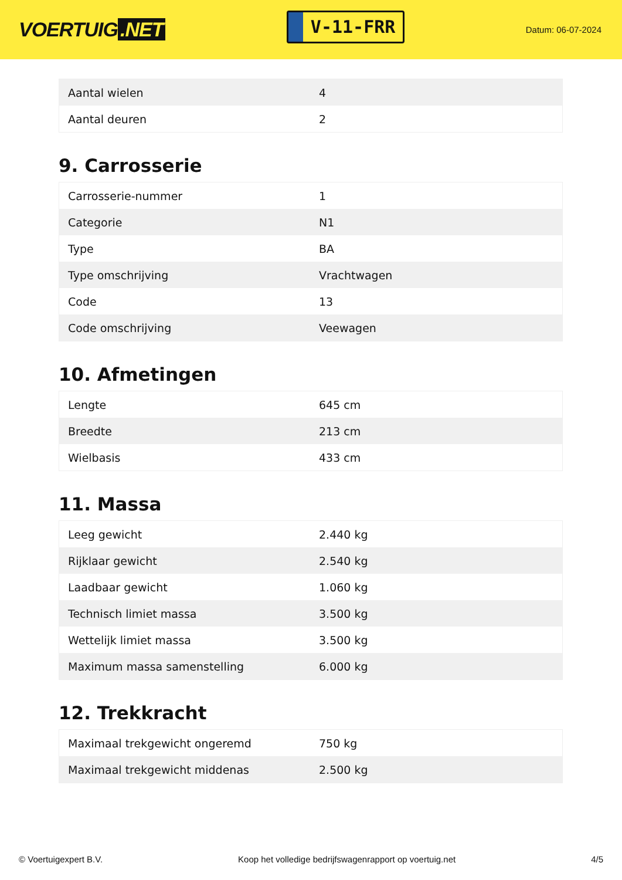VOERTUIG.NET
V-11-FRR
Datum: 06-07-2024
| Aantal wielen | 4 |
| Aantal deuren | 2 |
9. Carrosserie
| Carrosserie-nummer | 1 |
| Categorie | N1 |
| Type | BA |
| Type omschrijving | Vrachtwagen |
| Code | 13 |
| Code omschrijving | Veewagen |
10. Afmetingen
| Lengte | 645 cm |
| Breedte | 213 cm |
| Wielbasis | 433 cm |
11. Massa
| Leeg gewicht | 2.440 kg |
| Rijklaar gewicht | 2.540 kg |
| Laadbaar gewicht | 1.060 kg |
| Technisch limiet massa | 3.500 kg |
| Wettelijk limiet massa | 3.500 kg |
| Maximum massa samenstelling | 6.000 kg |
12. Trekkracht
| Maximaal trekgewicht ongeremd | 750 kg |
| Maximaal trekgewicht middenas | 2.500 kg |
© Voertuigexpert B.V. Koop het volledige bedrijfswagenrapport op voertuig.net 4/5